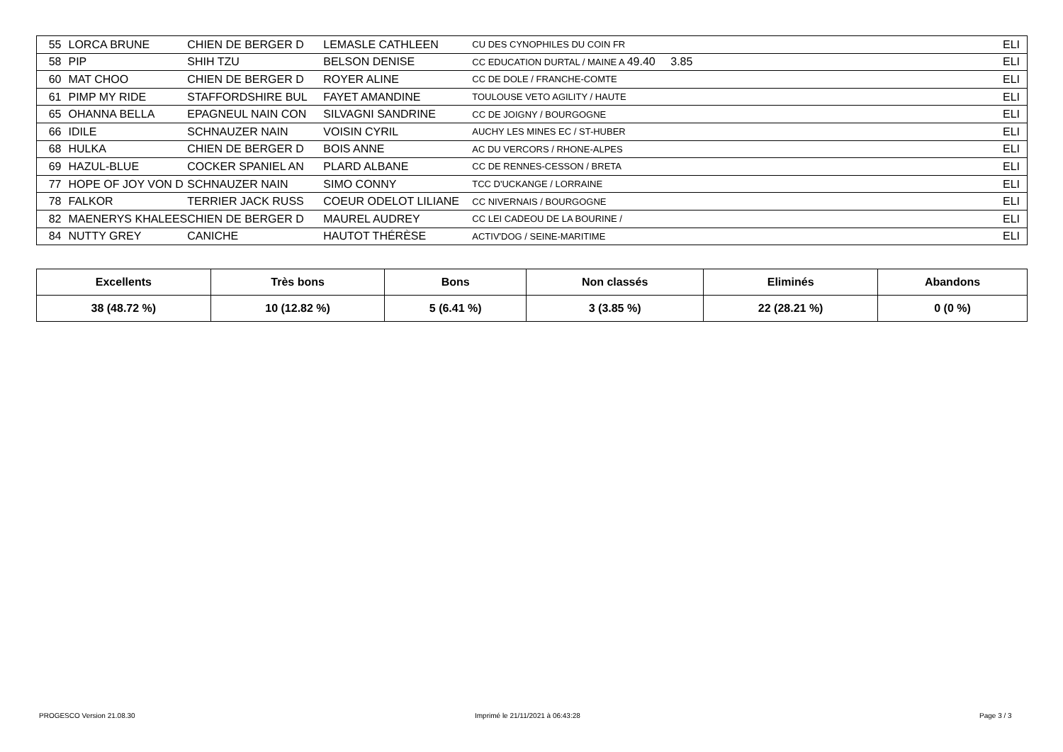| 55 | LORCA BRUNE | CHIEN DE BERGER D | LEMASLE CATHLEEN | CU DES CYNOPHILES DU COIN FR | | ELI |
| 58 | PIP | SHIH TZU | BELSON DENISE | CC EDUCATION DURTAL / MAINE A 49.40 | 3.85 | ELI |
| 60 | MAT CHOO | CHIEN DE BERGER D | ROYER ALINE | CC DE DOLE / FRANCHE-COMTE | | ELI |
| 61 | PIMP MY RIDE | STAFFORDSHIRE BUL | FAYET AMANDINE | TOULOUSE VETO AGILITY / HAUTE | | ELI |
| 65 | OHANNA BELLA | EPAGNEUL NAIN CON | SILVAGNI SANDRINE | CC DE JOIGNY / BOURGOGNE | | ELI |
| 66 | IDILE | SCHNAUZER NAIN | VOISIN CYRIL | AUCHY LES MINES EC / ST-HUBER | | ELI |
| 68 | HULKA | CHIEN DE BERGER D | BOIS ANNE | AC DU VERCORS / RHONE-ALPES | | ELI |
| 69 | HAZUL-BLUE | COCKER SPANIEL AN | PLARD ALBANE | CC DE RENNES-CESSON / BRETA | | ELI |
| 77 | HOPE OF JOY VON D | SCHNAUZER NAIN | SIMO CONNY | TCC D'UCKANGE / LORRAINE | | ELI |
| 78 | FALKOR | TERRIER JACK RUSS | COEUR ODELOT LILIANE | CC NIVERNAIS / BOURGOGNE | | ELI |
| 82 | MAENERYS KHALEES | CHIEN DE BERGER D | MAUREL AUDREY | CC LEI CADEOU DE LA BOURINE / | | ELI |
| 84 | NUTTY GREY | CANICHE | HAUTOT THÉRÈSE | ACTIV'DOG / SEINE-MARITIME | | ELI |
| Excellents | Très bons | Bons | Non classés | Eliminés | Abandons |
| --- | --- | --- | --- | --- | --- |
| 38 (48.72 %) | 10 (12.82 %) | 5 (6.41 %) | 3 (3.85 %) | 22 (28.21 %) | 0 (0 %) |
PROGESCO Version 21.08.30
Imprimé le 21/11/2021 à 06:43:28
Page 3 / 3